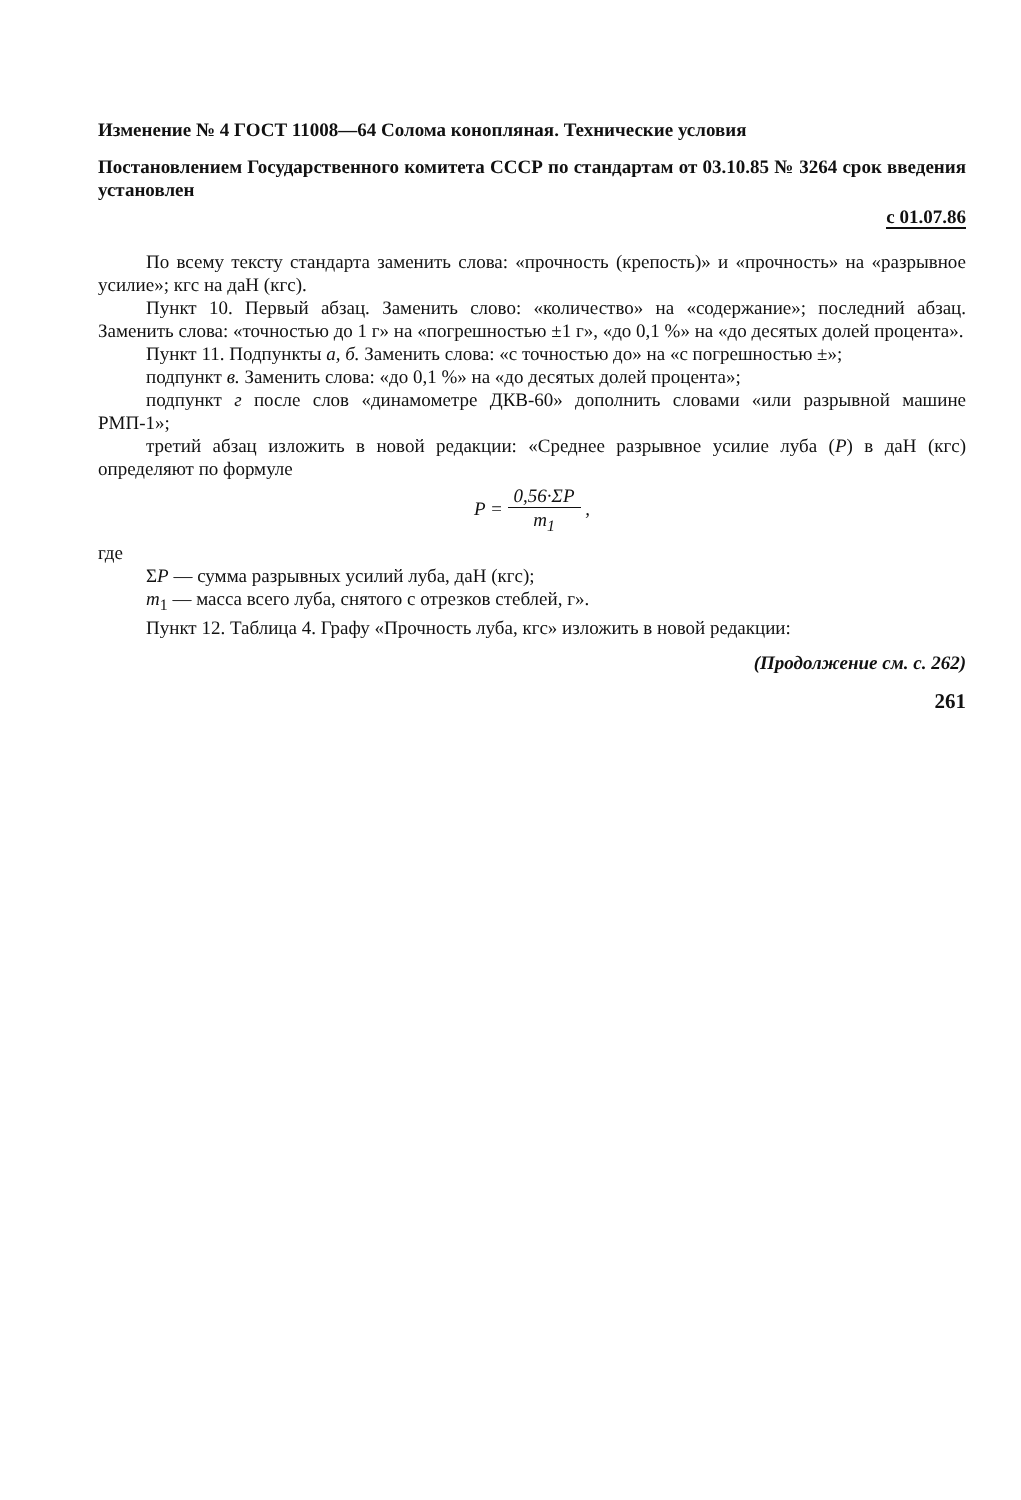Изменение № 4 ГОСТ 11008—64 Солома конопляная. Технические условия
Постановлением Государственного комитета СССР по стандартам от 03.10.85 № 3264 срок введения установлен
с 01.07.86
По всему тексту стандарта заменить слова: «прочность (крепость)» и «прочность» на «разрывное усилие»; кгс на даН (кгс).
Пункт 10. Первый абзац. Заменить слово: «количество» на «содержание»; последний абзац. Заменить слова: «точностью до 1 г» на «погрешностью ±1 г», «до 0,1 %» на «до десятых долей процента».
Пункт 11. Подпункты а, б. Заменить слова: «с точностью до» на «с погрешностью ±»;
подпункт в. Заменить слова: «до 0,1 %» на «до десятых долей процента»;
подпункт г после слов «динамометре ДКВ-60» дополнить словами «или разрывной машине РМП-1»;
третий абзац изложить в новой редакции: «Среднее разрывное усилие луба (Р) в даН (кгс) определяют по формуле
P = 0,56·ΣP m<sub>1</sub> ,
где
ΣP — сумма разрывных усилий луба, даН (кгс);
m<sub>1</sub> — масса всего луба, снятого с отрезков стеблей, г».
Пункт 12. Таблица 4. Графу «Прочность луба, кгс» изложить в новой редакции:
(Продолжение см. с. 262)
261